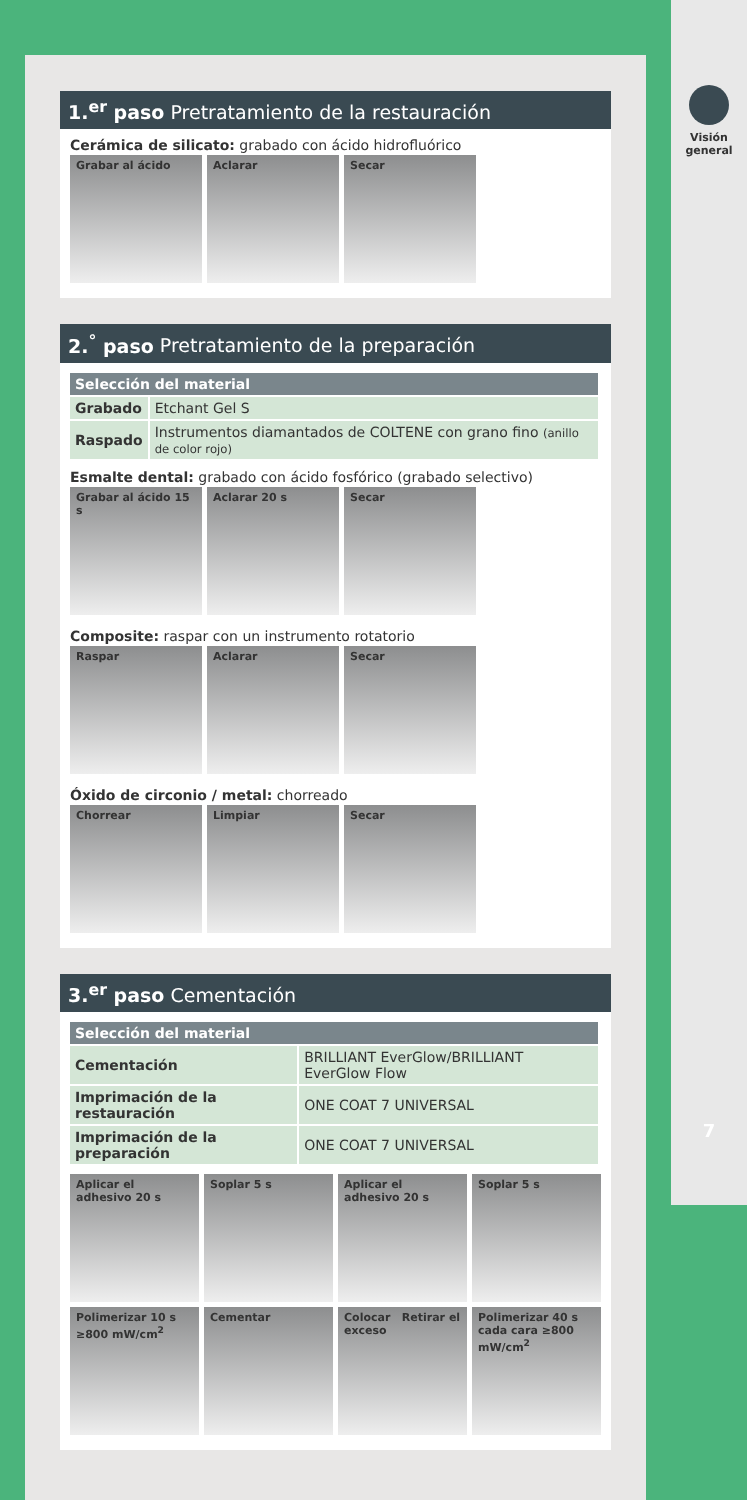Visión
general
7
1.<sup>er</sup> paso Pretratamiento de la restauración
Cerámica de silicato: grabado con ácido hidrofluórico
Grabar al ácido Aclarar Secar
2.<sup>°</sup> paso Pretratamiento de la preparación
| Selección del material | |
| --- | --- |
| Grabado | Etchant Gel S |
| Raspado | Instrumentos diamantados de COLTENE con grano fino (anillo de color rojo) |
Esmalte dental: grabado con ácido fosfórico (grabado selectivo)
Grabar al ácido 15 s Aclarar 20 s Secar
Composite: raspar con un instrumento rotatorio
Raspar Aclarar Secar
Óxido de circonio / metal: chorreado
Chorrear Limpiar Secar
3.<sup>er</sup> paso Cementación
| Selección del material | |
| --- | --- |
| Cementación | BRILLIANT EverGlow/BRILLIANT EverGlow Flow |
| Imprimación de la restauración | ONE COAT 7 UNIVERSAL |
| Imprimación de la preparación | ONE COAT 7 UNIVERSAL |
Aplicar el adhesivo 20 s Soplar 5 s Aplicar el adhesivo 20 s Soplar 5 s
Polimerizar 10 s ≥800 mW/cm<sup>2</sup> Cementar Colocar Retirar el exceso Polimerizar 40 s cada cara ≥800 mW/cm<sup>2</sup>